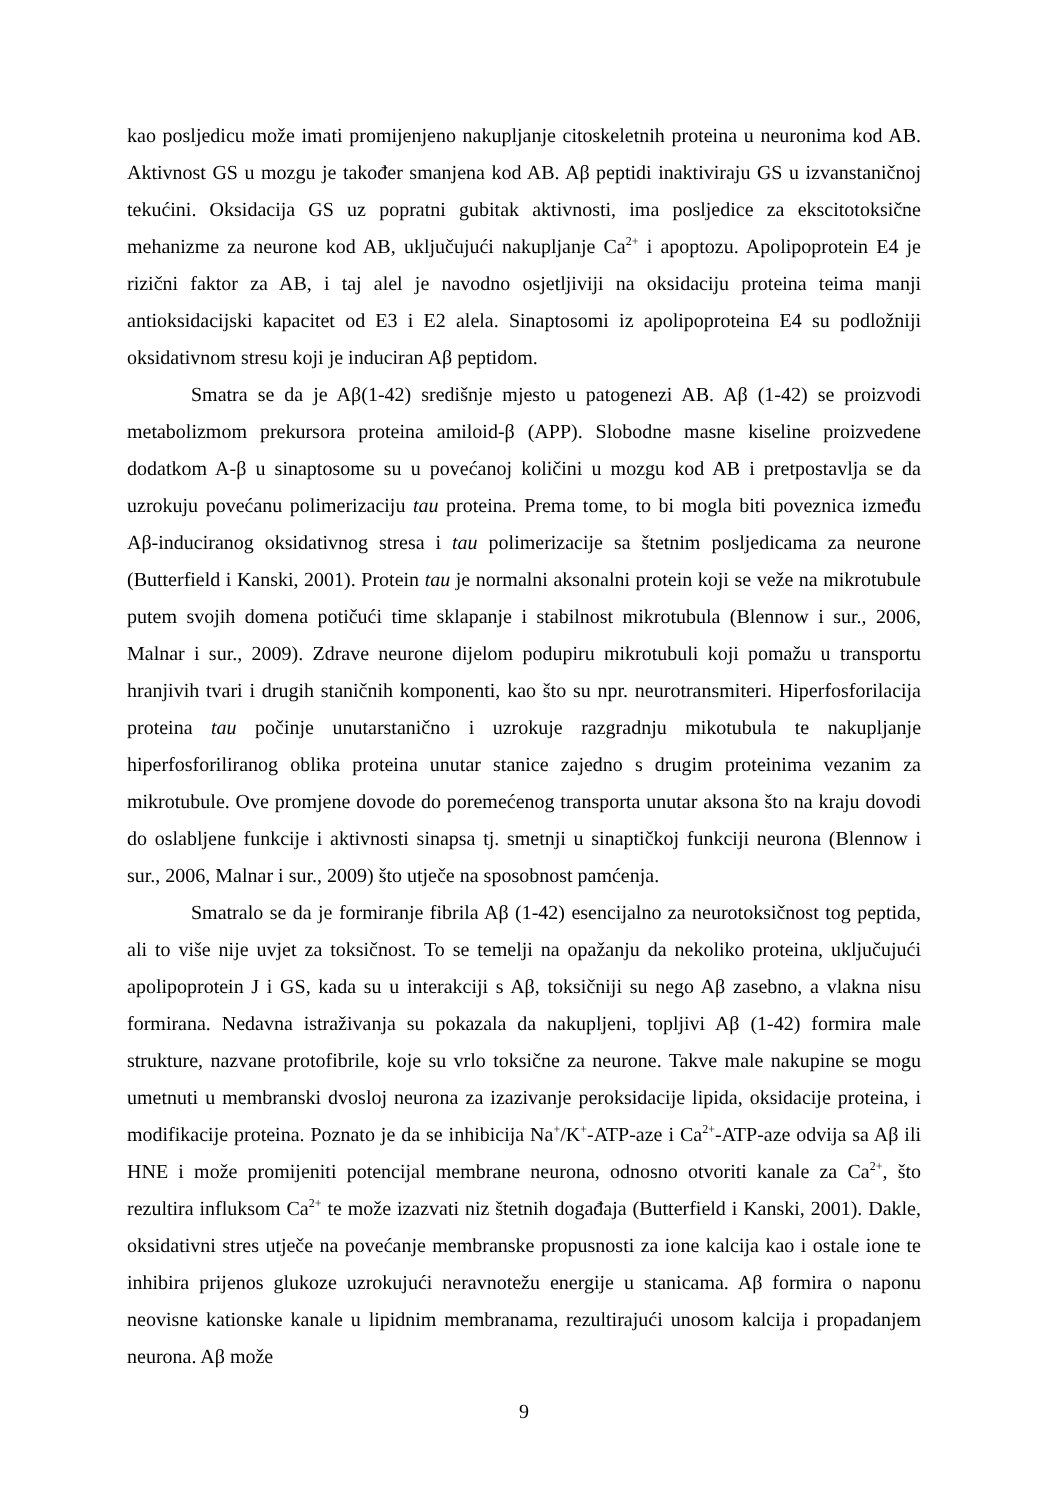kao posljedicu može imati promijenjeno nakupljanje citoskeletnih proteina u neuronima kod AB. Aktivnost GS u mozgu je također smanjena kod AB. Aβ peptidi inaktiviraju GS u izvanstaničnoj tekućini. Oksidacija GS uz popratni gubitak aktivnosti, ima posljedice za ekscitotoksične mehanizme za neurone kod AB, uključujući nakupljanje Ca<sup>2+</sup> i apoptozu. Apolipoprotein E4 je rizični faktor za AB, i taj alel je navodno osjetljiviji na oksidaciju proteina teima manji antioksidacijski kapacitet od E3 i E2 alela. Sinaptosomi iz apolipoproteina E4 su podložniji oksidativnom stresu koji je induciran Aβ peptidom.
Smatra se da je Aβ(1-42) središnje mjesto u patogenezi AB. Aβ (1-42) se proizvodi metabolizmom prekursora proteina amiloid-β (APP). Slobodne masne kiseline proizvedene dodatkom A-β u sinaptosome su u povećanoj količini u mozgu kod AB i pretpostavlja se da uzrokuju povećanu polimerizaciju tau proteina. Prema tome, to bi mogla biti poveznica između Aβ-induciranog oksidativnog stresa i tau polimerizacije sa štetnim posljedicama za neurone (Butterfield i Kanski, 2001). Protein tau je normalni aksonalni protein koji se veže na mikrotubule putem svojih domena potičući time sklapanje i stabilnost mikrotubula (Blennow i sur., 2006, Malnar i sur., 2009). Zdrave neurone dijelom podupiru mikrotubuli koji pomažu u transportu hranjivih tvari i drugih staničnih komponenti, kao što su npr. neurotransmiteri. Hiperfosforilacija proteina tau počinje unutarstanično i uzrokuje razgradnju mikotubula te nakupljanje hiperfosforiliranog oblika proteina unutar stanice zajedno s drugim proteinima vezanim za mikrotubule. Ove promjene dovode do poremećenog transporta unutar aksona što na kraju dovodi do oslabljene funkcije i aktivnosti sinapsa tj. smetnji u sinaptičkoj funkciji neurona (Blennow i sur., 2006, Malnar i sur., 2009) što utječe na sposobnost pamćenja.
Smatralo se da je formiranje fibrila Aβ (1-42) esencijalno za neurotoksičnost tog peptida, ali to više nije uvjet za toksičnost. To se temelji na opažanju da nekoliko proteina, uključujući apolipoprotein J i GS, kada su u interakciji s Aβ, toksičniji su nego Aβ zasebno, a vlakna nisu formirana. Nedavna istraživanja su pokazala da nakupljeni, topljivi Aβ (1-42) formira male strukture, nazvane protofibrile, koje su vrlo toksične za neurone. Takve male nakupine se mogu umetnuti u membranski dvosloj neurona za izazivanje peroksidacije lipida, oksidacije proteina, i modifikacije proteina. Poznato je da se inhibicija Na<sup>+</sup>/K<sup>+</sup>-ATP-aze i Ca<sup>2+</sup>-ATP-aze odvija sa Aβ ili HNE i može promijeniti potencijal membrane neurona, odnosno otvoriti kanale za Ca<sup>2+</sup>, što rezultira influksom Ca<sup>2+</sup> te može izazvati niz štetnih događaja (Butterfield i Kanski, 2001). Dakle, oksidativni stres utječe na povećanje membranske propusnosti za ione kalcija kao i ostale ione te inhibira prijenos glukoze uzrokujući neravnotežu energije u stanicama. Aβ formira o naponu neovisne kationske kanale u lipidnim membranama, rezultirajući unosom kalcija i propadanjem neurona. Aβ može
9